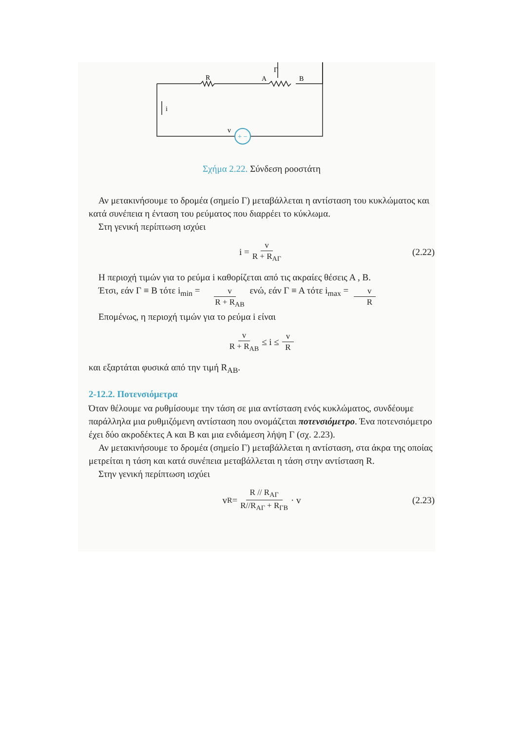+ −
Γ
R
A
B
i
v
Σχήμα 2.22. Σύνδεση ροοστάτη
Αν μετακινήσουμε το δρομέα (σημείο Γ) μεταβάλλεται η αντίσταση του κυκλώματος και κατά συνέπεια η ένταση του ρεύματος που διαρρέει το κύκλωμα.
Στη γενική περίπτωση ισχύει
i = v R + R<sub>ΑΓ</sub> (2.22)
Η περιοχή τιμών για το ρεύμα i καθορίζεται από τις ακραίες θέσεις Α , Β.
Έτσι, εάν Γ ≡ Β τότε i<sub>min</sub> = v R + R<sub>AB</sub> ενώ, εάν Γ ≡ Α τότε i<sub>max</sub> = v R
Επομένως, η περιοχή τιμών για το ρεύμα i είναι
v R + R<sub>AB</sub> ≤ i ≤ v R
και εξαρτάται φυσικά από την τιμή R<sub>AB</sub>.
2-12.2. Ποτενσιόμετρα
Όταν θέλουμε να ρυθμίσουμε την τάση σε μια αντίσταση ενός κυκλώματος, συνδέουμε παράλληλα μια ρυθμιζόμενη αντίσταση που ονομάζεται ποτενσιόμετρο. Ένα ποτενσιόμετρο έχει δύο ακροδέκτες Α και Β και μια ενδιάμεση λήψη Γ (σχ. 2.23).
Αν μετακινήσουμε το δρομέα (σημείο Γ) μεταβάλλεται η αντίσταση, στα άκρα της οποίας μετρείται η τάση και κατά συνέπεια μεταβάλλεται η τάση στην αντίσταση R.
Στην γενική περίπτωση ισχύει
v<sub>R</sub> = R // R<sub>ΑΓ</sub> R//R<sub>ΑΓ</sub> + R<sub>ΓΒ</sub> · v (2.23)